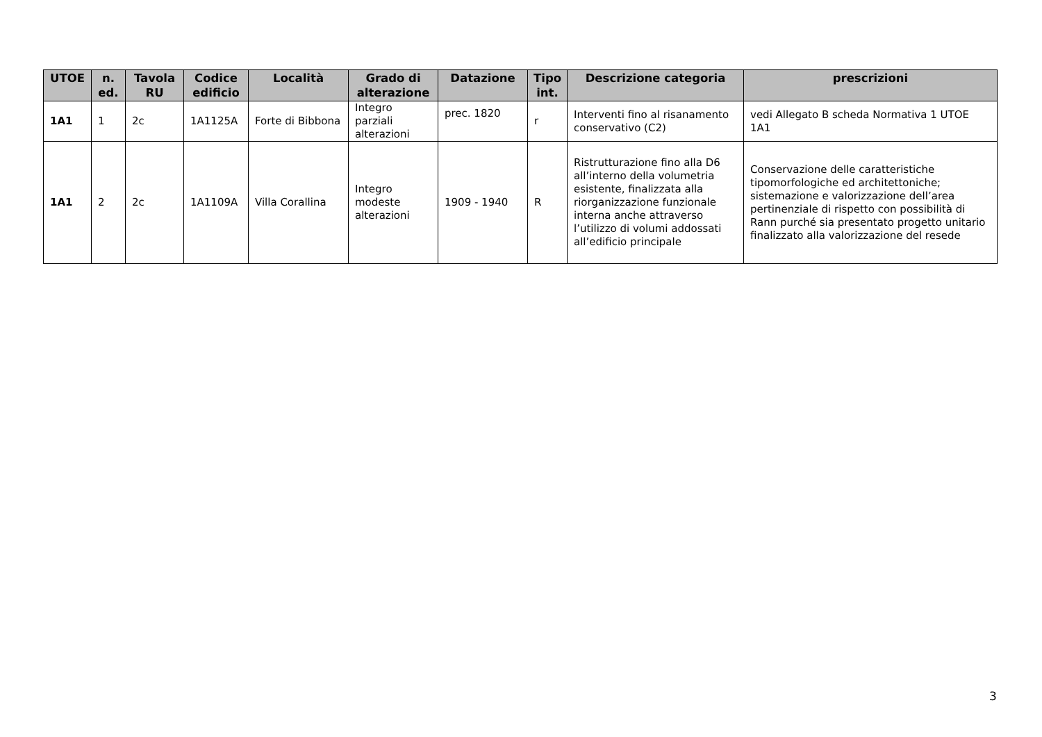| UTOE | n. ed. | Tavola RU | Codice edificio | Località | Grado di alterazione | Datazione | Tipo int. | Descrizione categoria | prescrizioni |
| --- | --- | --- | --- | --- | --- | --- | --- | --- | --- |
| 1A1 | 1 | 2c | 1A1125A | Forte di Bibbona | Integro parziali alterazioni | prec. 1820 | r | Interventi fino al risanamento conservativo (C2) | vedi Allegato B scheda Normativa 1 UTOE 1A1 |
| 1A1 | 2 | 2c | 1A1109A | Villa Corallina | Integro modeste alterazioni | 1909 - 1940 | R | Ristrutturazione fino alla D6 all’interno della volumetria esistente, finalizzata alla riorganizzazione funzionale interna anche attraverso l’utilizzo di volumi addossati all’edificio principale | Conservazione delle caratteristiche tipomorfologiche ed architettoniche; sistemazione e valorizzazione dell’area pertinenziale di rispetto con possibilità di Rann purché sia presentato progetto unitario finalizzato alla valorizzazione del resede |
3